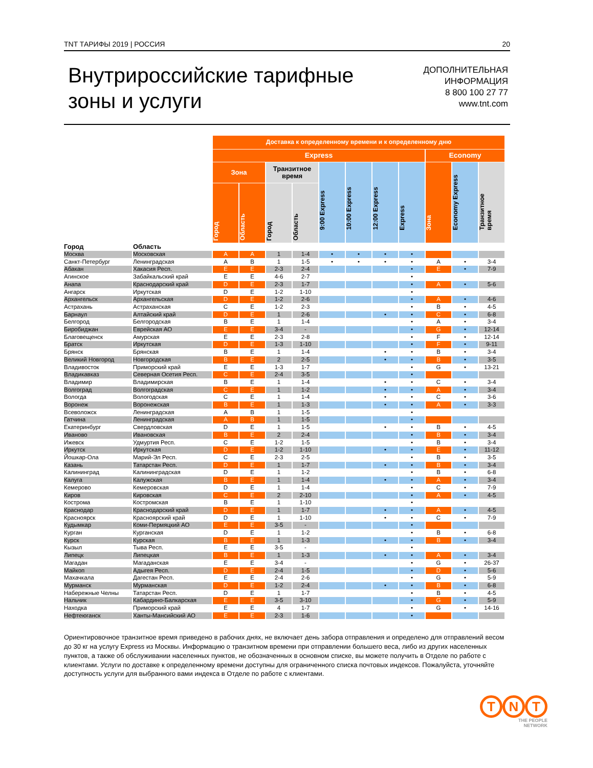TNT ТАРИФЫ 2019 | РОССИЯ 20
Внутрироссийские тарифные
зоны и услуги
ДОПОЛНИТЕЛЬНАЯ
ИНФОРМАЦИЯ
8 800 100 27 77
www.tnt.com
| | | Доставка к определенному времени и к определенному дню | | | | | | | | | | |
| | | Express | | | | | | | | Economy | | |
| | | Зона | | Транзитное время | | 9:00 Express | 10:00 Express | 12:00 Express | Express | Зона | Economy Express | Транзитное время |
| | | Город | Область | Город | Область | | | | | | | |
| Город | Область | | | | | | | | | | | |
| Москва | Московская | A | A | 1 | 1-4 | • | • | • | • | | | |
| Санкт-Петербург | Ленинградская | A | B | 1 | 1-5 | • | • | • | • | A | • | 3-4 |
| Абакан | Хакасия Респ. | E | E | 2-3 | 2-4 | | | | • | E | • | 7-9 |
| Агинское | Забайкальский край | E | E | 4-6 | 2-7 | | | | • | | | |
| Анапа | Краснодарский край | D | E | 2-3 | 1-7 | | | | • | A | • | 5-6 |
| Ангарск | Иркутская | D | E | 1-2 | 1-10 | | | | • | | | |
| Архангельск | Архангельская | D | E | 1-2 | 2-6 | | | | • | A | • | 4-6 |
| Астрахань | Астраханская | C | E | 1-2 | 2-3 | | | | • | B | • | 4-5 |
| Барнаул | Алтайский край | D | E | 1 | 2-6 | | | • | • | C | • | 6-8 |
| Белгород | Белгородская | B | E | 1 | 1-4 | | | | • | A | • | 3-4 |
| Биробиджан | Еврейская АО | E | E | 3-4 | - | | | | • | G | • | 12-14 |
| Благовещенск | Амурская | E | E | 2-3 | 2-8 | | | | • | F | • | 12-14 |
| Братск | Иркутская | D | E | 1-3 | 1-10 | | | | • | F | • | 9-11 |
| Брянск | Брянская | B | E | 1 | 1-4 | | | • | • | B | • | 3-4 |
| Великий Новгород | Новгородская | B | E | 2 | 2-5 | | | • | • | B | • | 3-5 |
| Владивосток | Приморский край | E | E | 1-3 | 1-7 | | | | • | G | • | 13-21 |
| Владикавказ | Северная Осетия Респ. | C | E | 2-4 | 3-5 | | | | • | | | |
| Владимир | Владимирская | B | E | 1 | 1-4 | | | • | • | C | • | 3-4 |
| Волгоград | Волгоградская | C | E | 1 | 1-2 | | | • | • | A | • | 3-4 |
| Вологда | Вологодская | C | E | 1 | 1-4 | | | • | • | C | • | 3-6 |
| Воронеж | Воронежская | B | E | 1 | 1-3 | | | • | • | A | • | 3-3 |
| Всеволожск | Ленинградская | A | B | 1 | 1-5 | | | | • | | | |
| Гатчина | Ленинградская | A | B | 1 | 1-5 | | | | • | | | |
| Екатеринбург | Свердловская | D | E | 1 | 1-5 | | | • | • | B | • | 4-5 |
| Иваново | Ивановская | B | E | 2 | 2-4 | | | | • | B | • | 3-4 |
| Ижевск | Удмуртия Респ. | C | E | 1-2 | 1-5 | | | | • | B | • | 3-4 |
| Иркутск | Иркутская | D | E | 1-2 | 1-10 | | | • | • | E | • | 11-12 |
| Йошкар-Ола | Марий-Эл Респ. | C | E | 2-3 | 2-5 | | | | • | B | • | 3-5 |
| Казань | Татарстан Респ. | D | E | 1 | 1-7 | | | • | • | B | • | 3-4 |
| Калининград | Калининградская | D | E | 1 | 1-2 | | | | • | B | • | 6-8 |
| Калуга | Калужская | B | E | 1 | 1-4 | | | • | • | A | • | 3-4 |
| Кемерово | Кемеровская | D | E | 1 | 1-4 | | | | • | C | • | 7-9 |
| Киров | Кировская | C | E | 2 | 2-10 | | | | • | A | • | 4-5 |
| Кострома | Костромская | B | E | 1 | 1-10 | | | | • | | | |
| Краснодар | Краснодарский край | D | E | 1 | 1-7 | | | • | • | A | • | 4-5 |
| Красноярск | Красноярский край | D | E | 1 | 1-10 | | | • | • | C | • | 7-9 |
| Кудымкар | Коми-Пермяцкий АО | E | E | 3-5 | - | | | | • | | | |
| Курган | Курганская | D | E | 1 | 1-2 | | | | • | B | • | 6-8 |
| Курск | Курская | B | E | 1 | 1-3 | | | • | • | B | • | 3-4 |
| Кызыл | Тыва Респ. | E | E | 3-5 | - | | | | • | | | |
| Липецк | Липецкая | B | E | 1 | 1-3 | | | • | • | A | • | 3-4 |
| Магадан | Магаданская | E | E | 3-4 | - | | | | • | G | • | 26-37 |
| Майкоп | Адыгея Респ. | D | E | 2-4 | 1-5 | | | | • | D | • | 5-6 |
| Махачкала | Дагестан Респ. | E | E | 2-4 | 2-6 | | | | • | G | • | 5-9 |
| Мурманск | Мурманская | D | E | 1-2 | 2-4 | | | • | • | B | • | 6-8 |
| Набережные Челны | Татарстан Респ. | D | E | 1 | 1-7 | | | | • | B | • | 4-5 |
| Нальчик | Кабардино-Балкарская | E | E | 3-5 | 3-10 | | | | • | G | • | 5-9 |
| Находка | Приморский край | E | E | 4 | 1-7 | | | | • | G | • | 14-16 |
| Нефтеюганск | Ханты-Мансийский АО | E | E | 2-3 | 1-6 | | | | • | | | |
Ориентировочное транзитное время приведено в рабочих днях, не включает день забора отправления и определено для отправлений весом до 30 кг на услугу Express из Москвы. Информацию о транзитном времени при отправлении большего веса, либо из других населенных пунктов, а также об обслуживании населенных пунктов, не обозначенных в основном списке, вы можете получить в Отделе по работе с клиентами. Услуги по доставке к определенному времени доступны для ограниченного списка почтовых индексов. Пожалуйста, уточняйте доступность услуги для выбранного вами индекса в Отделе по работе с клиентами.
T N T
THE PEOPLE
NETWORK